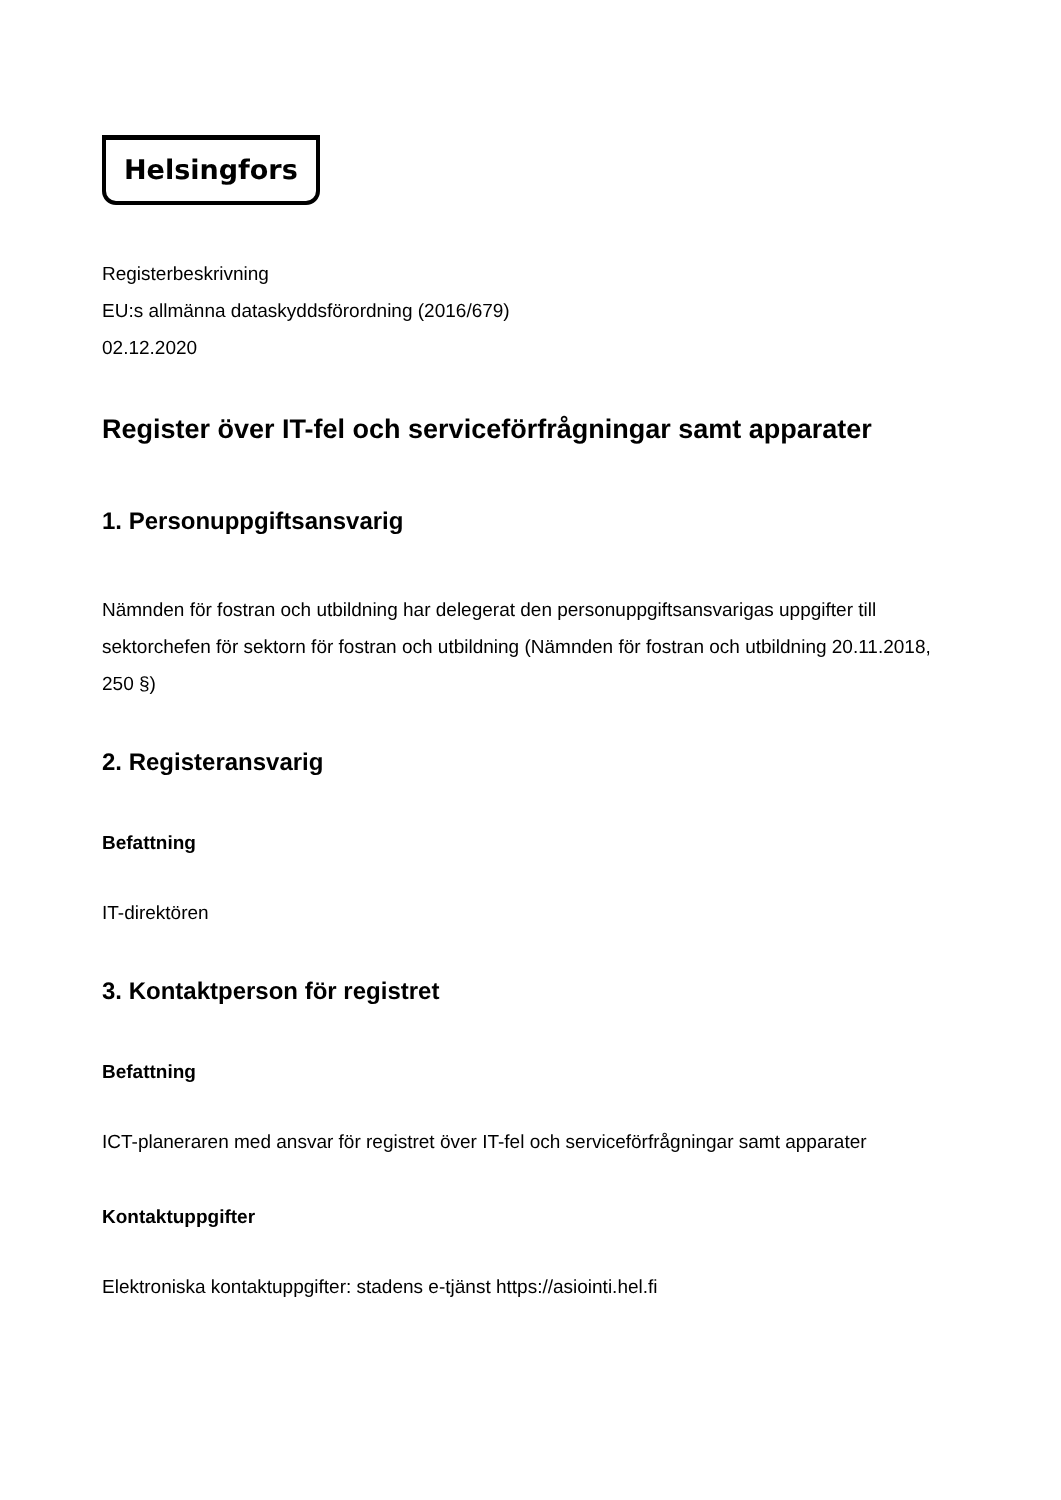Helsingfors
Registerbeskrivning
EU:s allmänna dataskyddsförordning (2016/679)
02.12.2020
Register över IT-fel och serviceförfrågningar samt apparater
1. Personuppgiftsansvarig
Nämnden för fostran och utbildning har delegerat den personuppgiftsansvarigas uppgifter till sektorchefen för sektorn för fostran och utbildning (Nämnden för fostran och utbildning 20.11.2018, 250 §)
2. Registeransvarig
Befattning
IT-direktören
3. Kontaktperson för registret
Befattning
ICT-planeraren med ansvar för registret över IT-fel och serviceförfrågningar samt apparater
Kontaktuppgifter
Elektroniska kontaktuppgifter: stadens e-tjänst https://asiointi.hel.fi